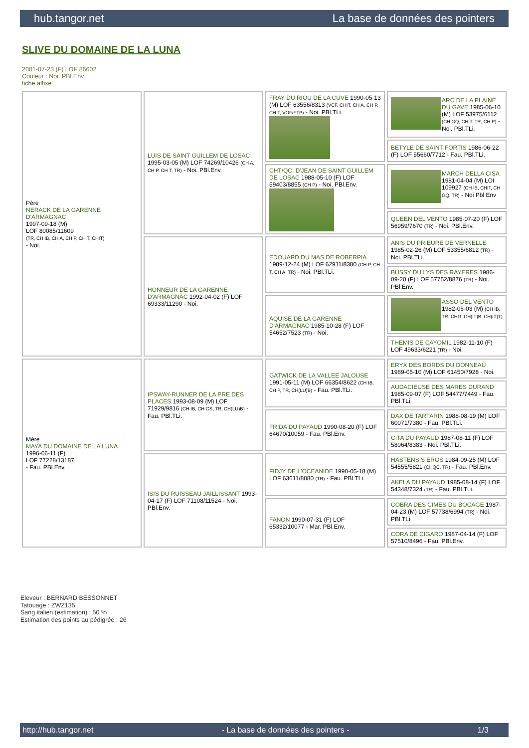hub.tangor.net La base de données des pointers
SLIVE DU DOMAINE DE LA LUNA
2001-07-23 (F) LOF 86602
Couleur : Noi. PBl.Env.
fiche affixe
| Père NERACK DE LA GARENNE D'ARMAGNAC 1997-09-18 (M) LOF 80085/11609 (TR, CH IB, CH A, CH P, CH T, CHIT) - Noi. | LUIS DE SAINT GUILLEM DE LOSAC 1995-03-05 (M) LOF 74269/10426 (CH A, CH P, CH T, TR) - Noi. PBl.Env. | FRAY DU RIOU DE LA CUVE 1990-05-13 (M) LOF 63556/8313 (VCF, CHIT, CH A, CH P, CH T, VOF/FTP) - Noi. PBl.TLi. | ARC DE LA PLAINE DU GAVE 1985-06-10 (M) LOF 53975/6112 (CH GQ, CHIT, TR, CH P) - Noi. PBl.TLi. |
| | | | BETYLE DE SAINT FORTIS 1986-06-22 (F) LOF 55660/7712 - Fau. PBl.TLi. |
| | | CHT/QC. D'JEAN DE SAINT GUILLEM DE LOSAC 1988-05-10 (F) LOF 59403/8855 (CH P) - Noi. PBl.Env. | MARCH DELLA CISA 1981-04-04 (M) LOI 109927 (CH IB, CHIT, CH GQ, TR) - Noi Pbl Env |
| | | | QUEEN DEL VENTO 1985-07-20 (F) LOF 56959/7670 (TR) - Noi. PBl.Env. |
| | HONNEUR DE LA GARENNE D'ARMAGNAC 1992-04-02 (F) LOF 69333/11290 - Noi. | EDOUARD DU MAS DE ROBERPIA 1989-12-24 (M) LOF 62911/8380 (CH P, CH T, CH A, TR) - Noi. PBl.TLi. | ANIS DU PRIEURE DE VERNELLE 1985-02-26 (M) LOF 53355/6812 (TR) - Noi. PBl.TLi. |
| | | | BUSSY DU LYS DES RAYERES 1986-09-20 (F) LOF 57752/8876 (TR) - Noi. PBl.Env. |
| | | AQUISE DE LA GARENNE D'ARMAGNAC 1985-10-28 (F) LOF 54652/7523 (TR) - Noi. | ASSO DEL VENTO 1982-06-03 (M) (CH IB, TR, CHIT, CH(IT)B, CH(IT)T) |
| | | | THEMIS DE CAYOMIL 1982-11-10 (F) LOF 49633/6221 (TR) - Noi. |
| Mère MAYA DU DOMAINE DE LA LUNA 1996-06-11 (F) LOF 77228/13187 - Fau. PBl.Env. | IPSWAY-RUNNER DE LA PRE DES PLACES 1993-08-09 (M) LOF 71929/9816 (CH IB, CH CS, TR, CH(LU)B) - Fau. PBl.TLi. | GATWICK DE LA VALLEE JALOUSE 1991-05-11 (M) LOF 66354/8622 (CH IB, CH P, TR, CH(LU)B) - Fau. PBl.TLi. | ERYX DES BORDS DU DONNEAU 1989-05-10 (M) LOF 61450/7928 - Noi. |
| | | | AUDACIEUSE DES MARES DURAND 1985-09-07 (F) LOF 54477/7449 - Fau. PBl.TLi. |
| | | FRIDA DU PAYAUD 1990-08-20 (F) LOF 64670/10059 - Fau. PBl.Env. | DAX DE TARTARIN 1988-08-19 (M) LOF 60071/7380 - Fau. PBl.TLi. |
| | | | CITA DU PAYAUD 1987-08-11 (F) LOF 58064/8383 - Noi. PBl.TLi. |
| | ISIS DU RUISSEAU JAILLISSANT 1993-04-17 (F) LOF 71108/11524 - Noi. PBl.Env. | FIDJY DE L'OCEANIDE 1990-05-18 (M) LOF 63611/8080 (TR) - Fau. PBl.TLi. | HASTENSIS EROS 1984-09-25 (M) LOF 54555/5821 (CHQC, TR) - Fau. PBl.Env. |
| | | | AKELA DU PAYAUD 1985-08-14 (F) LOF 54348/7324 (TR) - Fau. PBl.TLi. |
| | | FANON 1990-07-31 (F) LOF 65332/10077 - Mar. PBl.Env. | COBRA DES CIMES DU BOCAGE 1987-04-23 (M) LOF 57738/6994 (TR) - Noi. PBl.TLi. |
| | | | CORA DE CIGARO 1987-04-14 (F) LOF 57510/8496 - Fau. PBl.Env. |
Eleveur : BERNARD BESSONNET
Tatouage : ZWZ135
Sang italien (estimation) : 50 %
Estimation des points au pédigrée : 26
http://hub.tangor.net - La base de données des pointers - 1/3